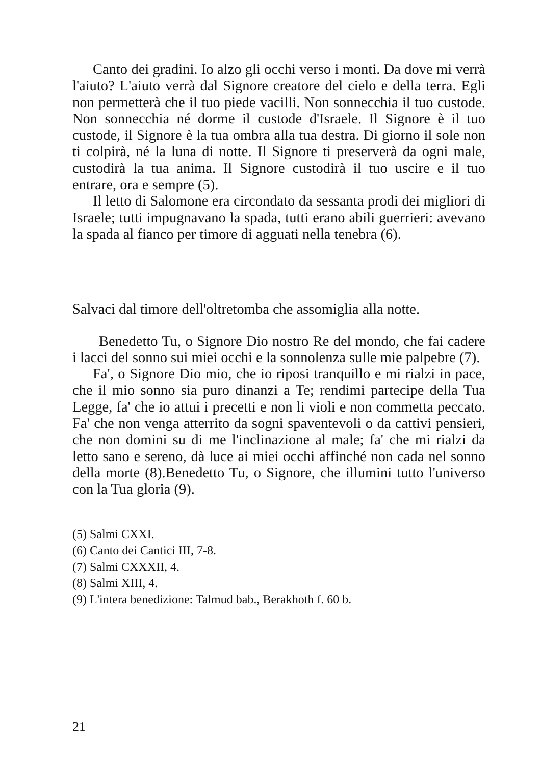Canto dei gradini. Io alzo gli occhi verso i monti. Da dove mi verrà l'aiuto? L'aiuto verrà dal Signore creatore del cielo e della terra. Egli non permetterà che il tuo piede vacilli. Non sonnecchia il tuo custode. Non sonnecchia né dorme il custode d'Israele. Il Signore è il tuo custode, il Signore è la tua ombra alla tua destra. Di giorno il sole non ti colpirà, né la luna di notte. Il Signore ti preserverà da ogni male, custodirà la tua anima. Il Signore custodirà il tuo uscire e il tuo entrare, ora e sempre (5).
Il letto di Salomone era circondato da sessanta prodi dei migliori di Israele; tutti impugnavano la spada, tutti erano abili guerrieri: avevano la spada al fianco per timore di agguati nella tenebra (6).
Salvaci dal timore dell'oltretomba che assomiglia alla notte.
Benedetto Tu, o Signore Dio nostro Re del mondo, che fai cadere i lacci del sonno sui miei occhi e la sonnolenza sulle mie palpebre (7).
Fa', o Signore Dio mio, che io riposi tranquillo e mi rialzi in pace, che il mio sonno sia puro dinanzi a Te; rendimi partecipe della Tua Legge, fa' che io attui i precetti e non li violi e non commetta peccato. Fa' che non venga atterrito da sogni spaventevoli o da cattivi pensieri, che non domini su di me l'inclinazione al male; fa' che mi rialzi da letto sano e sereno, dà luce ai miei occhi affinché non cada nel sonno della morte (8).Benedetto Tu, o Signore, che illumini tutto l'universo con la Tua gloria (9).
(5) Salmi CXXI.
(6) Canto dei Cantici III, 7-8.
(7) Salmi CXXXII, 4.
(8) Salmi XIII, 4.
(9) L'intera benedizione: Talmud bab., Berakhoth f. 60 b.
21